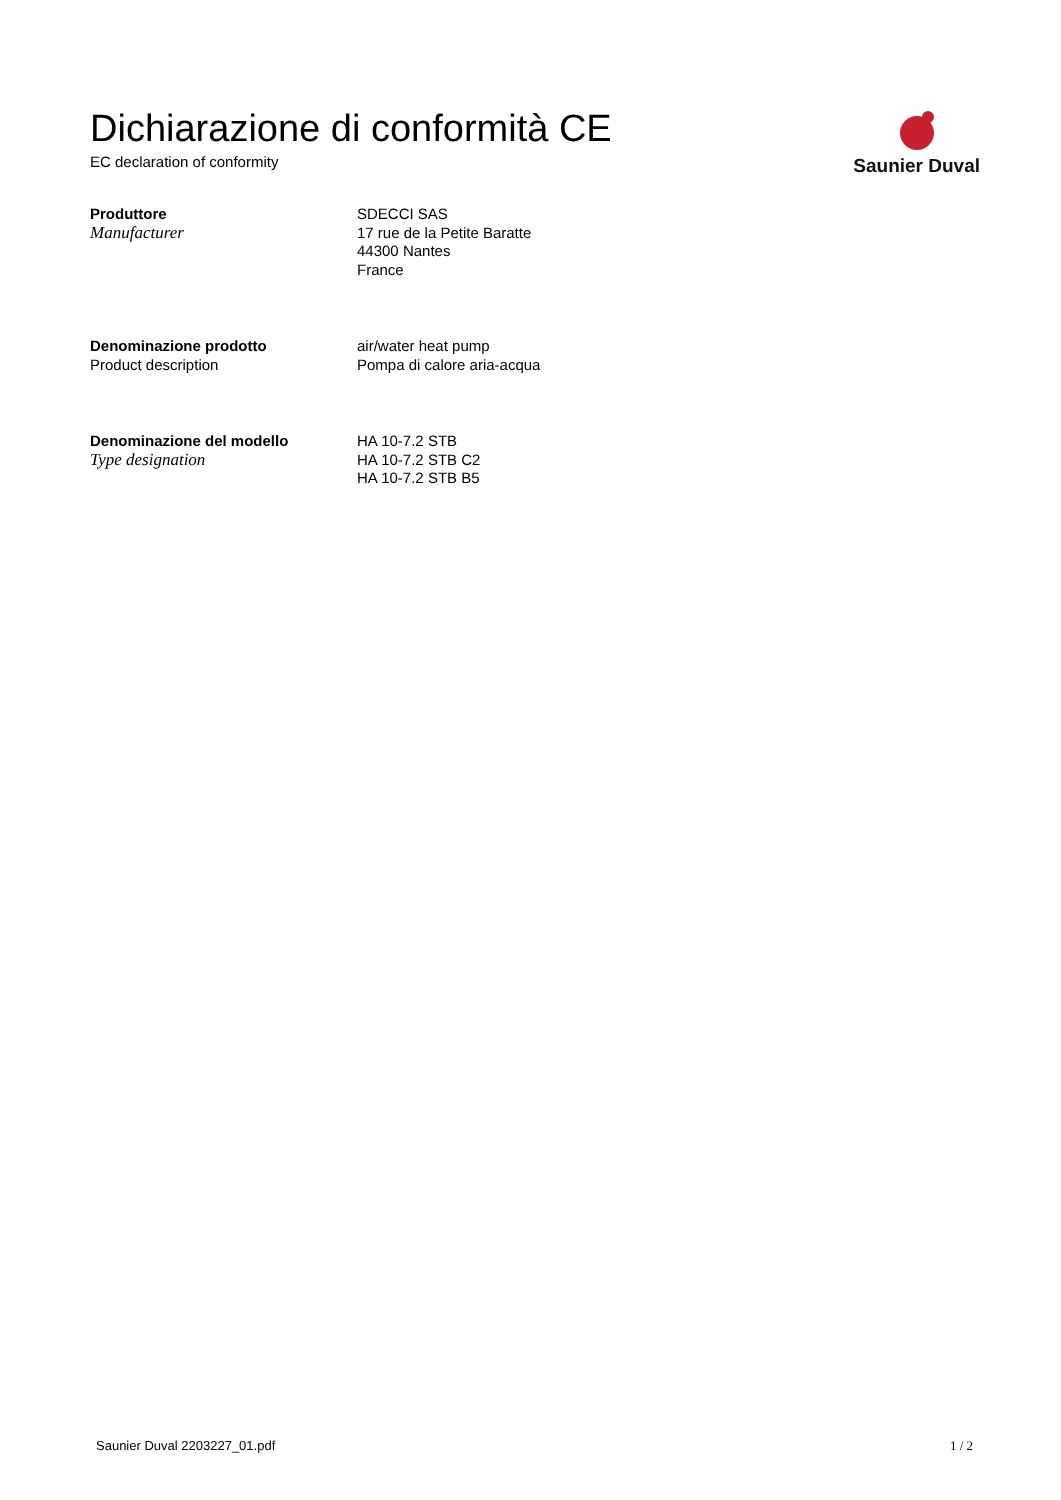Dichiarazione di conformità CE
EC declaration of conformity
Saunier Duval
Produttore
Manufacturer
SDECCI SAS
17 rue de la Petite Baratte
44300 Nantes
France
Denominazione prodotto
Product description
air/water heat pump
Pompa di calore aria-acqua
Denominazione del modello
Type designation
HA 10-7.2 STB
HA 10-7.2 STB C2
HA 10-7.2 STB B5
Saunier Duval 2203227_01.pdf 1 / 2